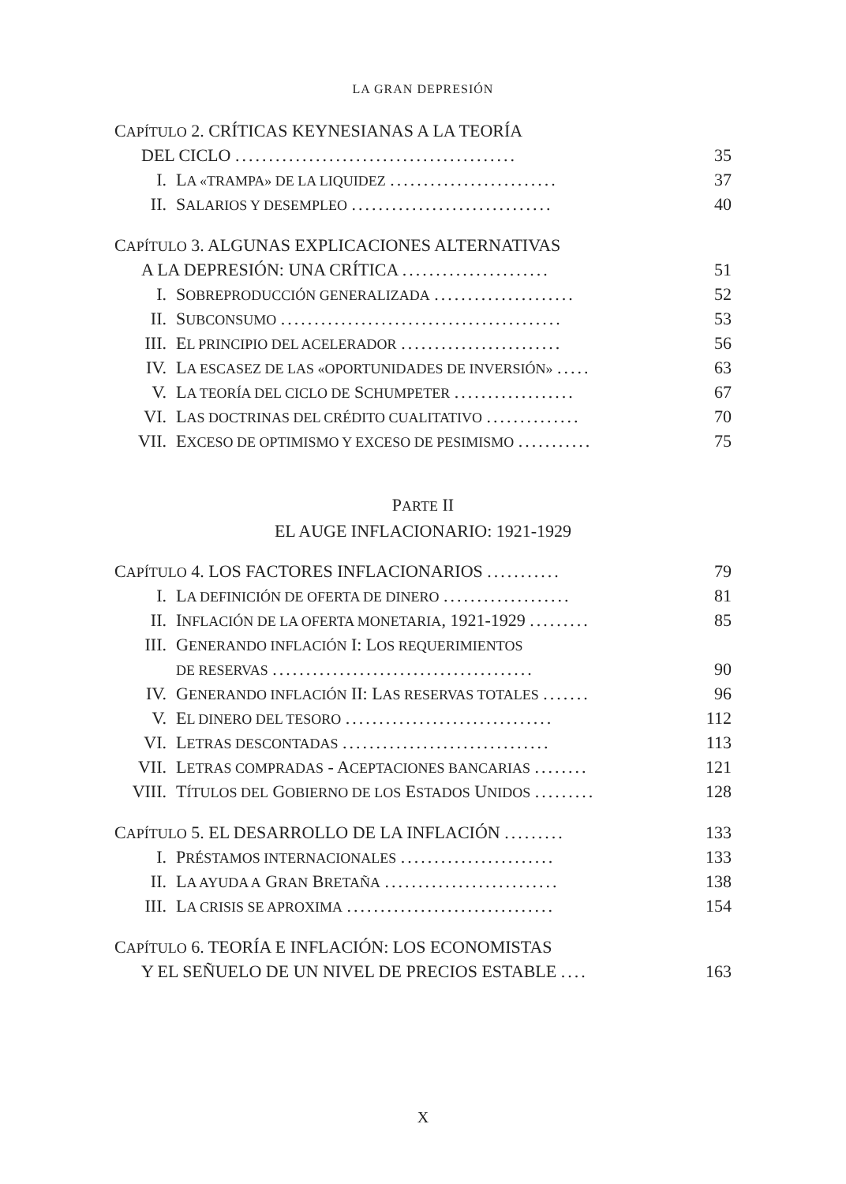LA GRAN DEPRESIÓN
CAPÍTULO 2. CRÍTICAS KEYNESIANAS A LA TEORÍA
DEL CICLO .......................................... 35
I. LA «TRAMPA» DE LA LIQUIDEZ ......................... 37
II. SALARIOS Y DESEMPLEO .............................. 40
CAPÍTULO 3. ALGUNAS EXPLICACIONES ALTERNATIVAS
A LA DEPRESIÓN: UNA CRÍTICA ...................... 51
I. SOBREPRODUCCIÓN GENERALIZADA ..................... 52
II. SUBCONSUMO .......................................... 53
III. EL PRINCIPIO DEL ACELERADOR ........................ 56
IV. LA ESCASEZ DE LAS «OPORTUNIDADES DE INVERSIÓN» ..... 63
V. LA TEORÍA DEL CICLO DE SCHUMPETER .................. 67
VI. LAS DOCTRINAS DEL CRÉDITO CUALITATIVO .............. 70
VII. EXCESO DE OPTIMISMO Y EXCESO DE PESIMISMO ........... 75
PARTE II
EL AUGE INFLACIONARIO: 1921-1929
CAPÍTULO 4. LOS FACTORES INFLACIONARIOS ........... 79
I. LA DEFINICIÓN DE OFERTA DE DINERO ................... 81
II. INFLACIÓN DE LA OFERTA MONETARIA, 1921-1929 ......... 85
III. GENERANDO INFLACIÓN I: LOS REQUERIMIENTOS
DE RESERVAS ....................................... 90
IV. GENERANDO INFLACIÓN II: LAS RESERVAS TOTALES ....... 96
V. EL DINERO DEL TESORO ............................... 112
VI. LETRAS DESCONTADAS ............................... 113
VII. LETRAS COMPRADAS - ACEPTACIONES BANCARIAS ........ 121
VIII. TÍTULOS DEL GOBIERNO DE LOS ESTADOS UNIDOS ......... 128
CAPÍTULO 5. EL DESARROLLO DE LA INFLACIÓN ......... 133
I. PRÉSTAMOS INTERNACIONALES ....................... 133
II. LA AYUDA A GRAN BRETAÑA .......................... 138
III. LA CRISIS SE APROXIMA ............................... 154
CAPÍTULO 6. TEORÍA E INFLACIÓN: LOS ECONOMISTAS
Y EL SEÑUELO DE UN NIVEL DE PRECIOS ESTABLE .... 163
X